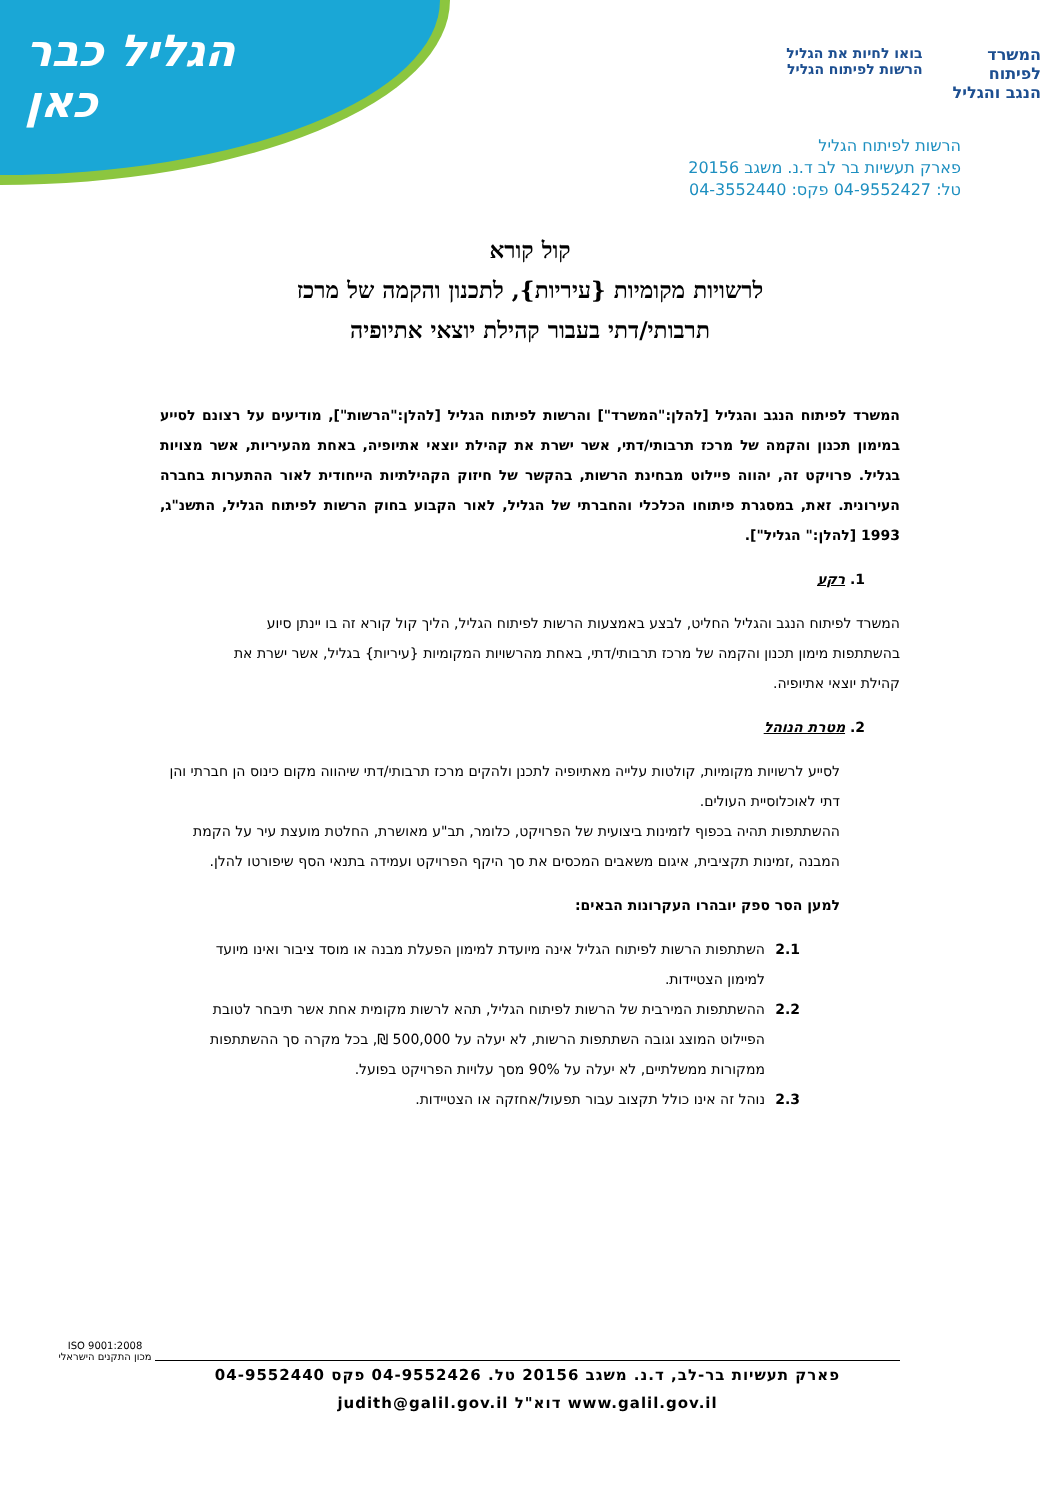הגליל כבר כאן
המשרד
לפיתוח
הנגב והגליל
בואו לחיות את הגליל
הרשות לפיתוח הגליל
הרשות לפיתוח הגליל
פארק תעשיות בר לב ד.נ. משגב 20156
טל: 04-9552427 פקס: 04-3552440
קול קורא
לרשויות מקומיות {עיריות}, לתכנון והקמה של מרכז
תרבותי/דתי בעבור קהילת יוצאי אתיופיה
המשרד לפיתוח הנגב והגליל [להלן:"המשרד"] והרשות לפיתוח הגליל [להלן:"הרשות"], מודיעים על רצונם לסייע במימון תכנון והקמה של מרכז תרבותי/דתי, אשר ישרת את קהילת יוצאי אתיופיה, באחת מהעיריות, אשר מצויות בגליל. פרויקט זה, יהווה פיילוט מבחינת הרשות, בהקשר של חיזוק הקהילתיות הייחודית לאור ההתערות בחברה העירונית. זאת, במסגרת פיתוחו הכלכלי והחברתי של הגליל, לאור הקבוע בחוק הרשות לפיתוח הגליל, התשנ"ג, 1993 [להלן:" הגליל"].
1. רקע
המשרד לפיתוח הנגב והגליל החליט, לבצע באמצעות הרשות לפיתוח הגליל, הליך קול קורא זה בו יינתן סיוע בהשתתפות מימון תכנון והקמה של מרכז תרבותי/דתי, באחת מהרשויות המקומיות {עיריות} בגליל, אשר ישרת את קהילת יוצאי אתיופיה.
2. מטרת הנוהל
לסייע לרשויות מקומיות, קולטות עלייה מאתיופיה לתכנן ולהקים מרכז תרבותי/דתי שיהווה מקום כינוס הן חברתי והן דתי לאוכלוסיית העולים.
ההשתתפות תהיה בכפוף לזמינות ביצועית של הפרויקט, כלומר, תב"ע מאושרת, החלטת מועצת עיר על הקמת המבנה ,זמינות תקציבית, איגום משאבים המכסים את סך היקף הפרויקט ועמידה בתנאי הסף שיפורטו להלן.
למען הסר ספק יובהרו העקרונות הבאים:
2.1 השתתפות הרשות לפיתוח הגליל אינה מיועדת למימון הפעלת מבנה או מוסד ציבור ואינו מיועד למימון הצטיידות.
2.2 ההשתתפות המירבית של הרשות לפיתוח הגליל, תהא לרשות מקומית אחת אשר תיבחר לטובת הפיילוט המוצג וגובה השתתפות הרשות, לא יעלה על 500,000 ₪, בכל מקרה סך ההשתתפות ממקורות ממשלתיים, לא יעלה על 90% מסך עלויות הפרויקט בפועל.
2.3 נוהל זה אינו כולל תקצוב עבור תפעול/אחזקה או הצטיידות.
ISO 9001:2008
מכון התקנים הישראלי
פארק תעשיות בר-לב, ד.נ. משגב 20156 טל. 04-9552426 פקס 04-9552440
www.galil.gov.il דוא"ל judith@galil.gov.il